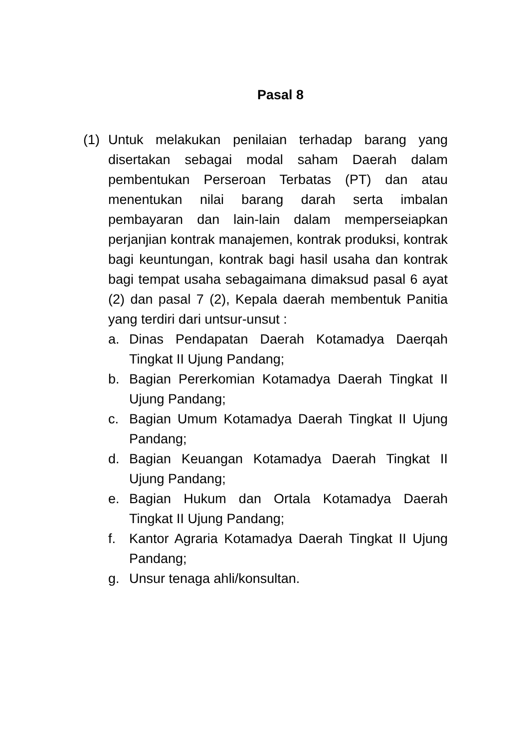Pasal 8
(1) Untuk melakukan penilaian terhadap barang yang disertakan sebagai modal saham Daerah dalam pembentukan Perseroan Terbatas (PT) dan atau menentukan nilai barang darah serta imbalan pembayaran dan lain-lain dalam memperseiapkan perjanjian kontrak manajemen, kontrak produksi, kontrak bagi keuntungan, kontrak bagi hasil usaha dan kontrak bagi tempat usaha sebagaimana dimaksud pasal 6 ayat (2) dan pasal 7 (2), Kepala daerah membentuk Panitia yang terdiri dari untsur-unsut :
a. Dinas Pendapatan Daerah Kotamadya Daerqah Tingkat II Ujung Pandang;
b. Bagian Pererkomian Kotamadya Daerah Tingkat II Ujung Pandang;
c. Bagian Umum Kotamadya Daerah Tingkat II Ujung Pandang;
d. Bagian Keuangan Kotamadya Daerah Tingkat II Ujung Pandang;
e. Bagian Hukum dan Ortala Kotamadya Daerah Tingkat II Ujung Pandang;
f. Kantor Agraria Kotamadya Daerah Tingkat II Ujung Pandang;
g. Unsur tenaga ahli/konsultan.